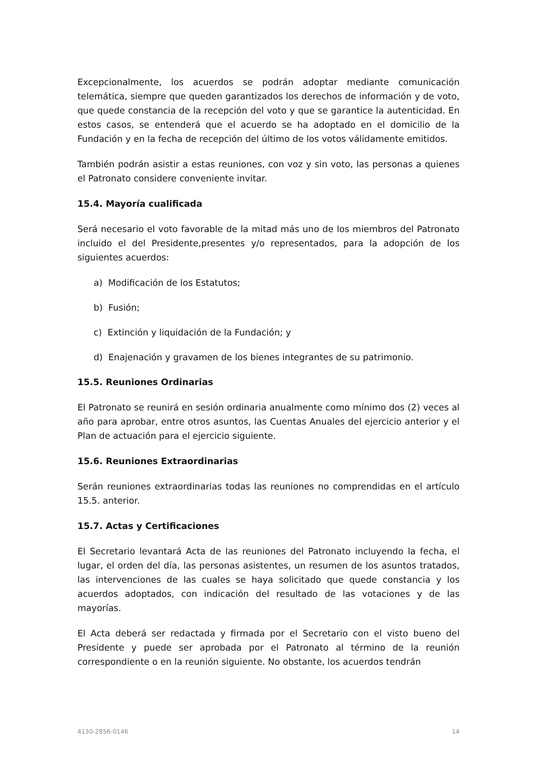Excepcionalmente, los acuerdos se podrán adoptar mediante comunicación telemática, siempre que queden garantizados los derechos de información y de voto, que quede constancia de la recepción del voto y que se garantice la autenticidad. En estos casos, se entenderá que el acuerdo se ha adoptado en el domicilio de la Fundación y en la fecha de recepción del último de los votos válidamente emitidos.
También podrán asistir a estas reuniones, con voz y sin voto, las personas a quienes el Patronato considere conveniente invitar.
15.4. Mayoría cualificada
Será necesario el voto favorable de la mitad más uno de los miembros del Patronato incluido el del Presidente,presentes y/o representados, para la adopción de los siguientes acuerdos:
a) Modificación de los Estatutos;
b) Fusión;
c) Extinción y liquidación de la Fundación; y
d) Enajenación y gravamen de los bienes integrantes de su patrimonio.
15.5. Reuniones Ordinarias
El Patronato se reunirá en sesión ordinaria anualmente como mínimo dos (2) veces al año para aprobar, entre otros asuntos, las Cuentas Anuales del ejercicio anterior y el Plan de actuación para el ejercicio siguiente.
15.6. Reuniones Extraordinarias
Serán reuniones extraordinarias todas las reuniones no comprendidas en el artículo 15.5. anterior.
15.7. Actas y Certificaciones
El Secretario levantará Acta de las reuniones del Patronato incluyendo la fecha, el lugar, el orden del día, las personas asistentes, un resumen de los asuntos tratados, las intervenciones de las cuales se haya solicitado que quede constancia y los acuerdos adoptados, con indicación del resultado de las votaciones y de las mayorías.
El Acta deberá ser redactada y firmada por el Secretario con el visto bueno del Presidente y puede ser aprobada por el Patronato al término de la reunión correspondiente o en la reunión siguiente. No obstante, los acuerdos tendrán
4130-2856-0146 14